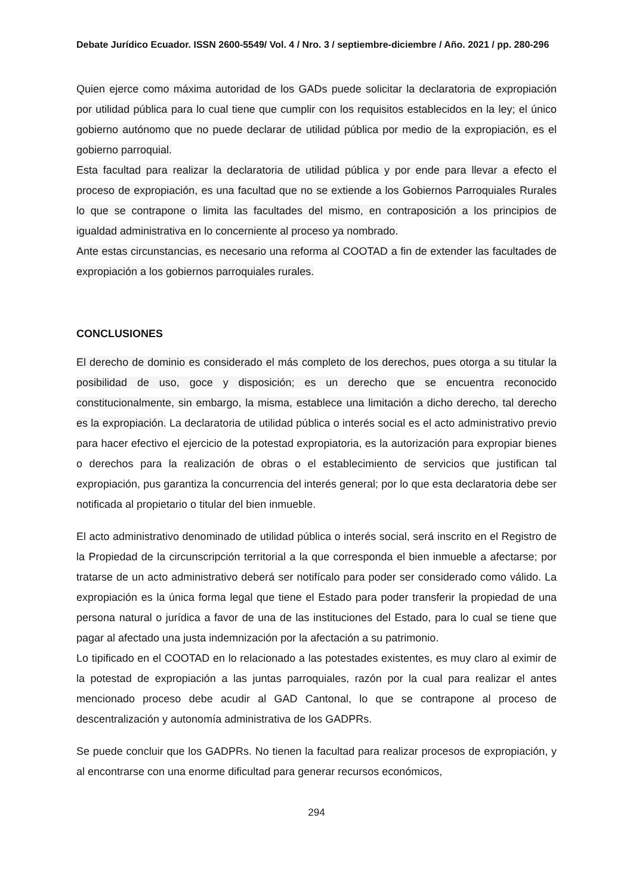Debate Jurídico Ecuador. ISSN 2600-5549/ Vol. 4 / Nro. 3 / septiembre-diciembre / Año. 2021 / pp. 280-296
Quien ejerce como máxima autoridad de los GADs puede solicitar la declaratoria de expropiación por utilidad pública para lo cual tiene que cumplir con los requisitos establecidos en la ley; el único gobierno autónomo que no puede declarar de utilidad pública por medio de la expropiación, es el gobierno parroquial.
Esta facultad para realizar la declaratoria de utilidad pública y por ende para llevar a efecto el proceso de expropiación, es una facultad que no se extiende a los Gobiernos Parroquiales Rurales lo que se contrapone o limita las facultades del mismo, en contraposición a los principios de igualdad administrativa en lo concerniente al proceso ya nombrado.
Ante estas circunstancias, es necesario una reforma al COOTAD a fin de extender las facultades de expropiación a los gobiernos parroquiales rurales.
CONCLUSIONES
El derecho de dominio es considerado el más completo de los derechos, pues otorga a su titular la posibilidad de uso, goce y disposición; es un derecho que se encuentra reconocido constitucionalmente, sin embargo, la misma, establece una limitación a dicho derecho, tal derecho es la expropiación. La declaratoria de utilidad pública o interés social es el acto administrativo previo para hacer efectivo el ejercicio de la potestad expropiatoria, es la autorización para expropiar bienes o derechos para la realización de obras o el establecimiento de servicios que justifican tal expropiación, pus garantiza la concurrencia del interés general; por lo que esta declaratoria debe ser notificada al propietario o titular del bien inmueble.
El acto administrativo denominado de utilidad pública o interés social, será inscrito en el Registro de la Propiedad de la circunscripción territorial a la que corresponda el bien inmueble a afectarse; por tratarse de un acto administrativo deberá ser notifícalo para poder ser considerado como válido. La expropiación es la única forma legal que tiene el Estado para poder transferir la propiedad de una persona natural o jurídica a favor de una de las instituciones del Estado, para lo cual se tiene que pagar al afectado una justa indemnización por la afectación a su patrimonio.
Lo tipificado en el COOTAD en lo relacionado a las potestades existentes, es muy claro al eximir de la potestad de expropiación a las juntas parroquiales, razón por la cual para realizar el antes mencionado proceso debe acudir al GAD Cantonal, lo que se contrapone al proceso de descentralización y autonomía administrativa de los GADPRs.
Se puede concluir que los GADPRs. No tienen la facultad para realizar procesos de expropiación, y al encontrarse con una enorme dificultad para generar recursos económicos,
294